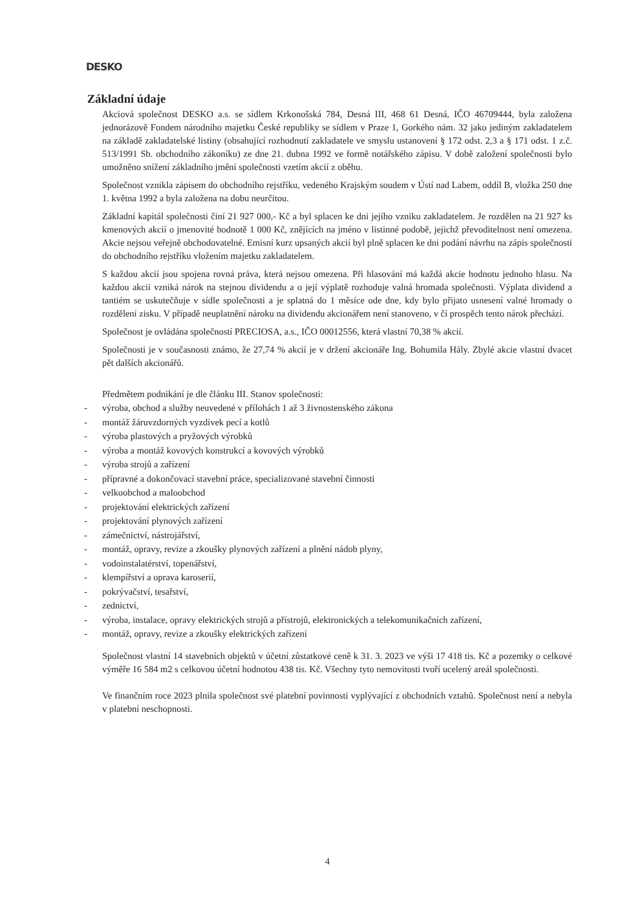DESKO
Základní údaje
Akciová společnost DESKO a.s. se sídlem Krkonošská 784, Desná III, 468 61 Desná, IČO 46709444, byla založena jednorázově Fondem národního majetku České republiky se sídlem v Praze 1, Gorkého nám. 32 jako jediným zakladatelem na základě zakladatelské listiny (obsahující rozhodnutí zakladatele ve smyslu ustanovení § 172 odst. 2,3 a § 171 odst. 1 z.č. 513/1991 Sb. obchodního zákoníku) ze dne 21. dubna 1992 ve formě notářského zápisu. V době založení společnosti bylo umožněno snížení základního jmění společnosti vzetím akcií z oběhu.
Společnost vznikla zápisem do obchodního rejstříku, vedeného Krajským soudem v Ústí nad Labem, oddíl B, vložka 250 dne 1. května 1992 a byla založena na dobu neurčitou.
Základní kapitál společnosti činí 21 927 000,- Kč a byl splacen ke dni jejího vzniku zakladatelem. Je rozdělen na 21 927 ks kmenových akcií o jmenovité hodnotě 1 000 Kč, znějících na jméno v listinné podobě, jejichž převoditelnost není omezena. Akcie nejsou veřejně obchodovatelné. Emisní kurz upsaných akcií byl plně splacen ke dni podání návrhu na zápis společnosti do obchodního rejstříku vložením majetku zakladatelem.
S každou akcií jsou spojena rovná práva, která nejsou omezena. Při hlasování má každá akcie hodnotu jednoho hlasu. Na každou akcii vzniká nárok na stejnou dividendu a o její výplatě rozhoduje valná hromada společnosti. Výplata dividend a tantiém se uskutečňuje v sídle společnosti a je splatná do 1 měsíce ode dne, kdy bylo přijato usnesení valné hromady o rozdělení zisku. V případě neuplatnění nároku na dividendu akcionářem není stanoveno, v čí prospěch tento nárok přechází.
Společnost je ovládána společností PRECIOSA, a.s., IČO 00012556, která vlastní 70,38 % akcií.
Společnosti je v současnosti známo, že 27,74 % akcií je v držení akcionáře Ing. Bohumila Hály. Zbylé akcie vlastní dvacet pět dalších akcionářů.
Předmětem podnikání je dle článku III. Stanov společnosti:
- výroba, obchod a služby neuvedené v přílohách 1 až 3 živnostenského zákona
- montáž žáruvzdorných vyzdívek pecí a kotlů
- výroba plastových a pryžových výrobků
- výroba a montáž kovových konstrukcí a kovových výrobků
- výroba strojů a zařízení
- přípravné a dokončovací stavební práce, specializované stavební činnosti
- velkoobchod a maloobchod
- projektování elektrických zařízení
- projektování plynových zařízení
- zámečnictví, nástrojářství,
- montáž, opravy, revize a zkoušky plynových zařízení a plnění nádob plyny,
- vodoinstalatérství, topenářství,
- klempířství a oprava karoserií,
- pokrývačství, tesařství,
- zednictví,
- výroba, instalace, opravy elektrických strojů a přístrojů, elektronických a telekomunikačních zařízení,
- montáž, opravy, revize a zkoušky elektrických zařízení
Společnost vlastní 14 stavebních objektů v účetní zůstatkové ceně k 31. 3. 2023 ve výši 17 418 tis. Kč a pozemky o celkové výměře 16 584 m2 s celkovou účetní hodnotou 438 tis. Kč. Všechny tyto nemovitosti tvoří ucelený areál společnosti.
Ve finančním roce 2023 plnila společnost své platební povinnosti vyplývající z obchodních vztahů. Společnost není a nebyla v platební neschopnosti.
4